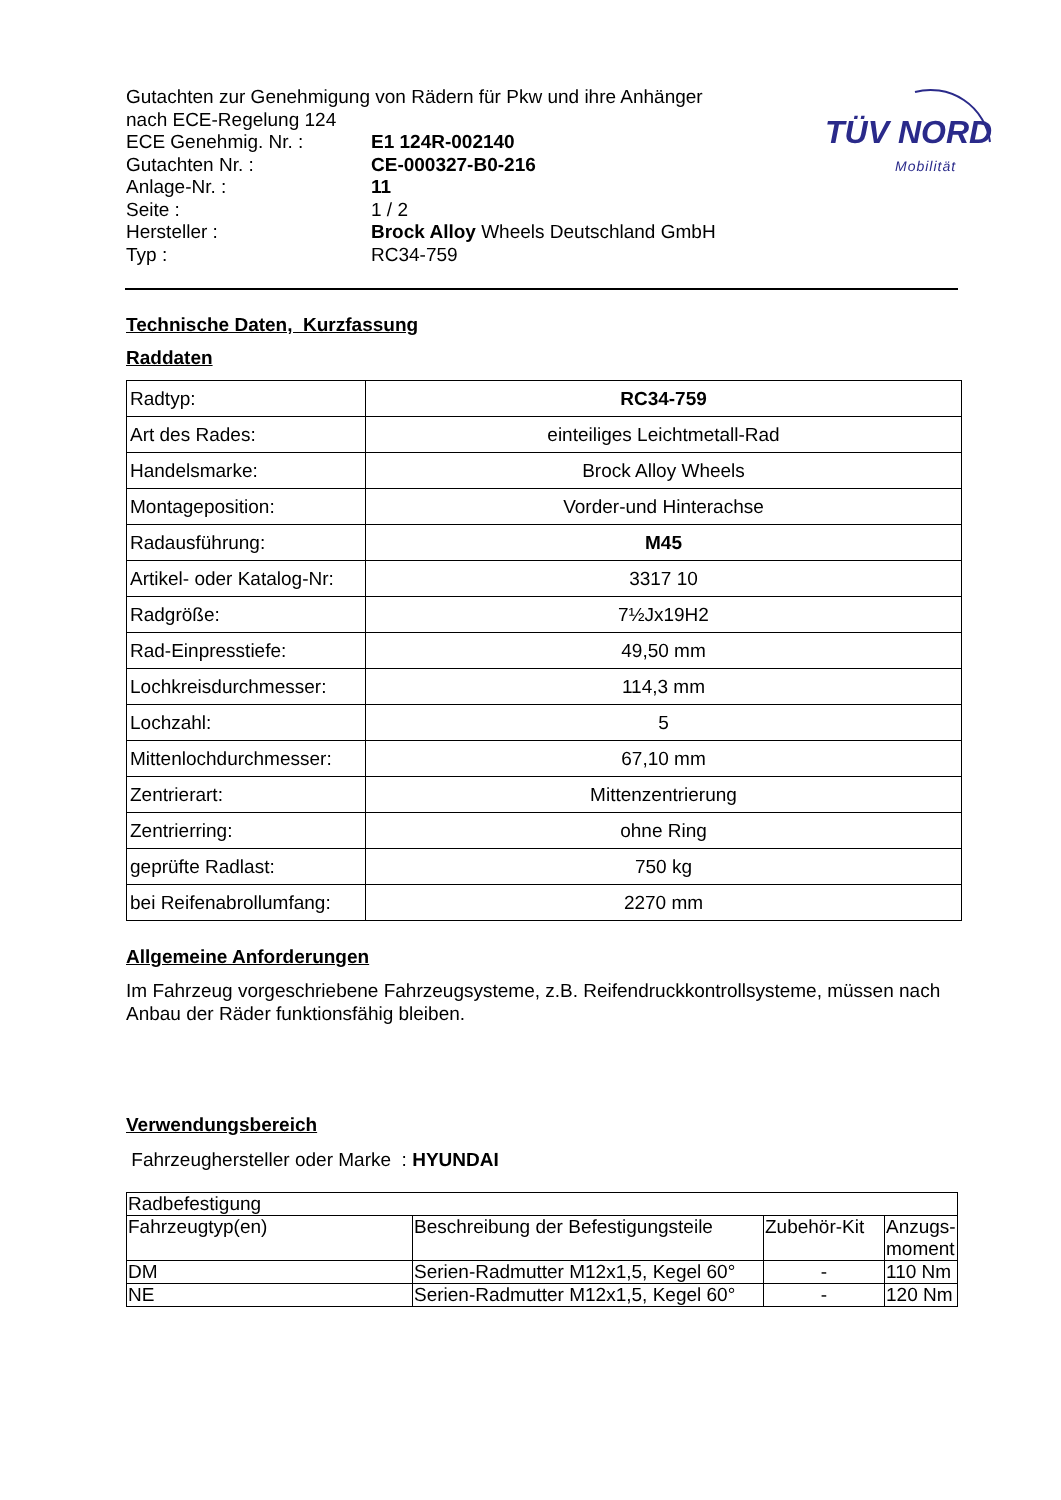Gutachten zur Genehmigung von Rädern für Pkw und ihre Anhänger
nach ECE-Regelung 124
ECE Genehmig. Nr. : E1 124R-002140
Gutachten Nr. : CE-000327-B0-216
Anlage-Nr. : 11
Seite : 1 / 2
Hersteller : Brock Alloy Wheels Deutschland GmbH
Typ : RC34-759
TÜV NORD
Mobilität
Technische Daten, Kurzfassung
Raddaten
| Radtyp: | RC34-759 |
| Art des Rades: | einteiliges Leichtmetall-Rad |
| Handelsmarke: | Brock Alloy Wheels |
| Montageposition: | Vorder-und Hinterachse |
| Radausführung: | M45 |
| Artikel- oder Katalog-Nr: | 3317 10 |
| Radgröße: | 7½Jx19H2 |
| Rad-Einpresstiefe: | 49,50 mm |
| Lochkreisdurchmesser: | 114,3 mm |
| Lochzahl: | 5 |
| Mittenlochdurchmesser: | 67,10 mm |
| Zentrierart: | Mittenzentrierung |
| Zentrierring: | ohne Ring |
| geprüfte Radlast: | 750 kg |
| bei Reifenabrollumfang: | 2270 mm |
Allgemeine Anforderungen
Im Fahrzeug vorgeschriebene Fahrzeugsysteme, z.B. Reifendruckkontrollsysteme, müssen nach Anbau der Räder funktionsfähig bleiben.
Verwendungsbereich
Fahrzeughersteller oder Marke : HYUNDAI
| Radbefestigung | | | |
| Fahrzeugtyp(en) | Beschreibung der Befestigungsteile | Zubehör-Kit | Anzugs- moment |
| DM | Serien-Radmutter M12x1,5, Kegel 60° | - | 110 Nm |
| NE | Serien-Radmutter M12x1,5, Kegel 60° | - | 120 Nm |